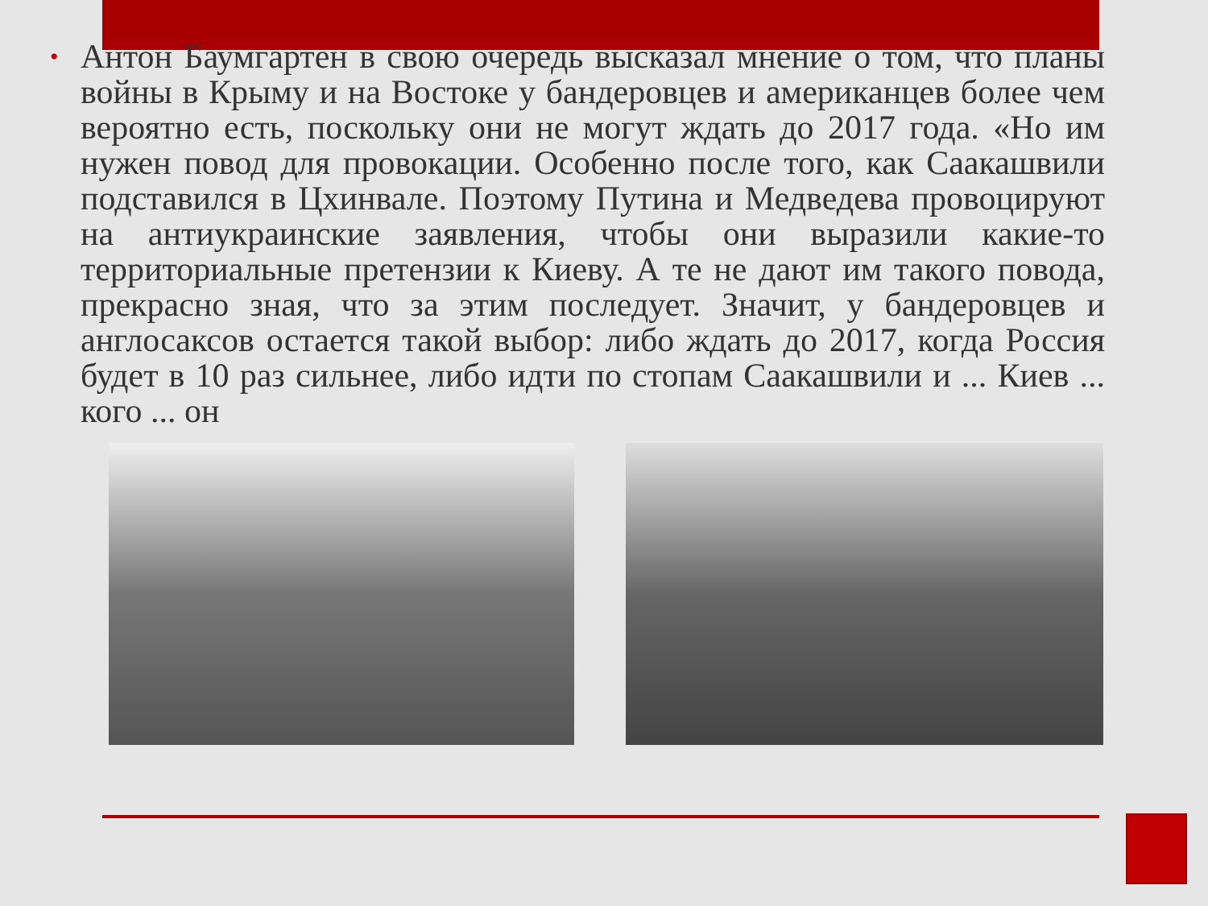•
Антон Баумгартен в свою очередь высказал мнение о том, что планы войны в Крыму и на Востоке у бандеровцев и американцев более чем вероятно есть, поскольку они не могут ждать до 2017 года. «Но им нужен повод для провокации. Особенно после того, как Саакашвили подставился в Цхинвале. Поэтому Путина и Медведева провоцируют на антиукраинские заявления, чтобы они выразили какие-то территориальные претензии к Киеву. А те не дают им такого повода, прекрасно зная, что за этим последует. Значит, у бандеровцев и англосаксов остается такой выбор: либо ждать до 2017, когда Россия будет в 10 раз сильнее, либо идти по стопам Саакашвили и ... Киев ... кого ... он